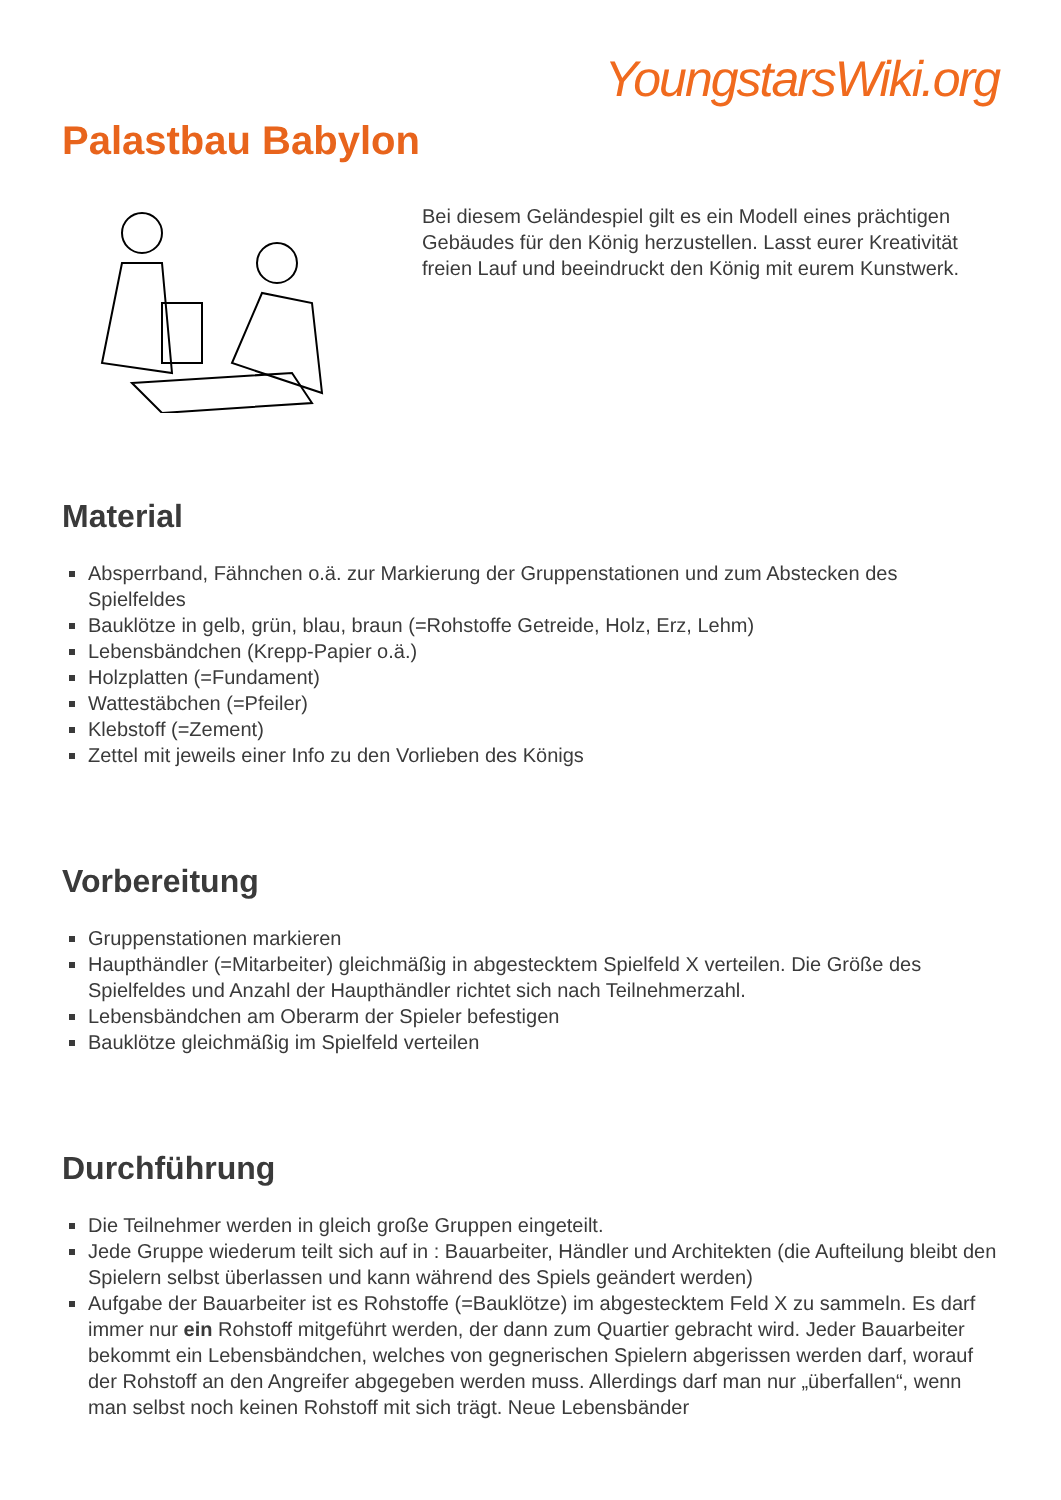YoungstarsWiki.org
Palastbau Babylon
Bei diesem Geländespiel gilt es ein Modell eines prächtigen Gebäudes für den König herzustellen. Lasst eurer Kreativität freien Lauf und beeindruckt den König mit eurem Kunstwerk.
Material
Absperrband, Fähnchen o.ä. zur Markierung der Gruppenstationen und zum Abstecken des Spielfeldes
Bauklötze in gelb, grün, blau, braun (=Rohstoffe Getreide, Holz, Erz, Lehm)
Lebensbändchen (Krepp-Papier o.ä.)
Holzplatten (=Fundament)
Wattestäbchen (=Pfeiler)
Klebstoff (=Zement)
Zettel mit jeweils einer Info zu den Vorlieben des Königs
Vorbereitung
Gruppenstationen markieren
Haupthändler (=Mitarbeiter) gleichmäßig in abgestecktem Spielfeld X verteilen. Die Größe des Spielfeldes und Anzahl der Haupthändler richtet sich nach Teilnehmerzahl.
Lebensbändchen am Oberarm der Spieler befestigen
Bauklötze gleichmäßig im Spielfeld verteilen
Durchführung
Die Teilnehmer werden in gleich große Gruppen eingeteilt.
Jede Gruppe wiederum teilt sich auf in : Bauarbeiter, Händler und Architekten (die Aufteilung bleibt den Spielern selbst überlassen und kann während des Spiels geändert werden)
Aufgabe der Bauarbeiter ist es Rohstoffe (=Bauklötze) im abgestecktem Feld X zu sammeln. Es darf immer nur ein Rohstoff mitgeführt werden, der dann zum Quartier gebracht wird. Jeder Bauarbeiter bekommt ein Lebensbändchen, welches von gegnerischen Spielern abgerissen werden darf, worauf der Rohstoff an den Angreifer abgegeben werden muss. Allerdings darf man nur „überfallen“, wenn man selbst noch keinen Rohstoff mit sich trägt. Neue Lebensbänder